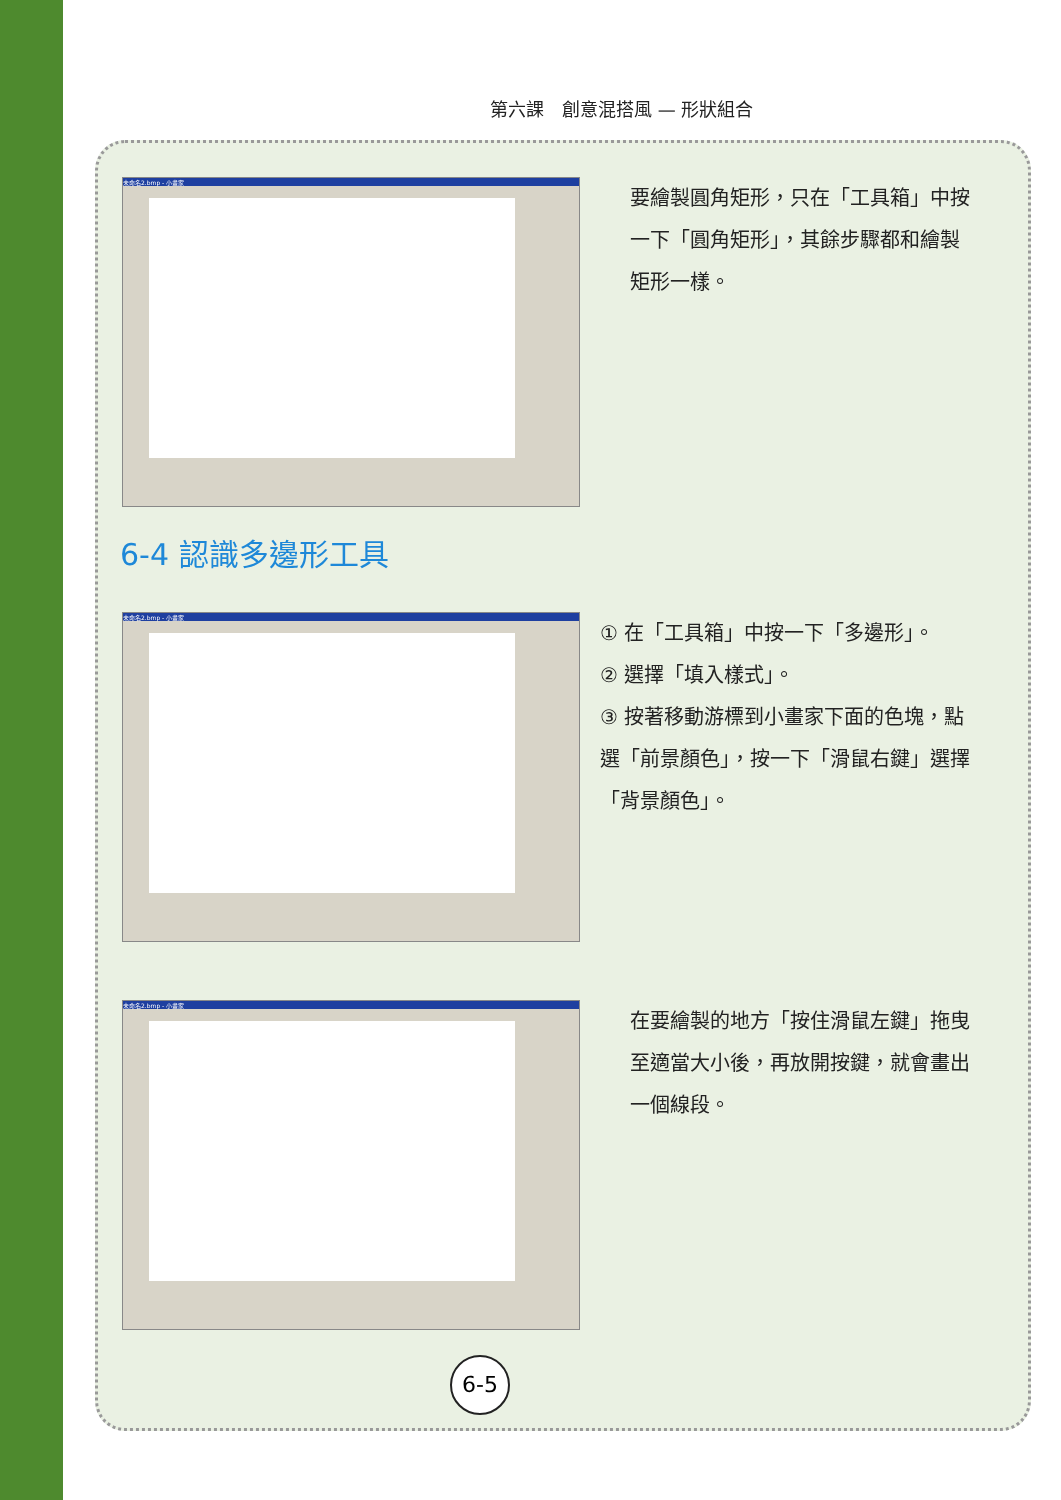第六課　創意混搭風 — 形狀組合
未命名2.bmp - 小畫家
要繪製圓角矩形，只在「工具箱」中按一下「圓角矩形」，其餘步驟都和繪製矩形一樣。
6-4 認識多邊形工具
未命名2.bmp - 小畫家
① 在「工具箱」中按一下「多邊形」。
② 選擇「填入樣式」。
③ 按著移動游標到小畫家下面的色塊，點選「前景顏色」，按一下「滑鼠右鍵」選擇「背景顏色」。
未命名2.bmp - 小畫家
在要繪製的地方「按住滑鼠左鍵」拖曳至適當大小後，再放開按鍵，就會畫出一個線段。
6-5